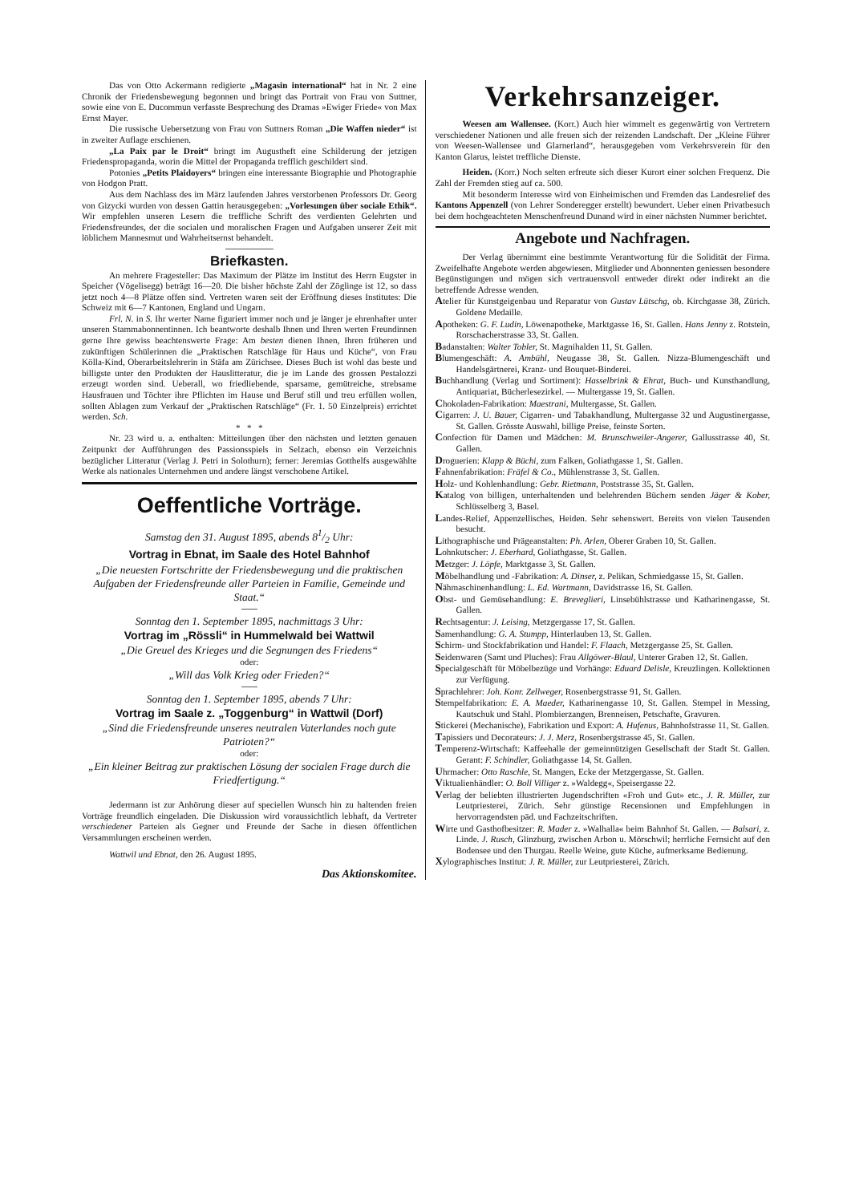Das von Otto Ackermann redigierte „Magasin international“ hat in Nr. 2 eine Chronik der Friedensbewegung begonnen und bringt das Portrait von Frau von Suttner, sowie eine von E. Ducommun verfasste Besprechung des Dramas »Ewiger Friede« von Max Ernst Mayer.
Die russische Uebersetzung von Frau von Suttners Roman „Die Waffen nieder“ ist in zweiter Auflage erschienen.
„La Paix par le Droit“ bringt im Augustheft eine Schilderung der jetzigen Friedenspropaganda, worin die Mittel der Propaganda trefflich geschildert sind.
Potonies „Petits Plaidoyers“ bringen eine interessante Biographie und Photographie von Hodgon Pratt.
Aus dem Nachlass des im März laufenden Jahres verstorbenen Professors Dr. Georg von Gizycki wurden von dessen Gattin herausgegeben: „Vorlesungen über sociale Ethik“. Wir empfehlen unseren Lesern die treffliche Schrift des verdienten Gelehrten und Friedensfreundes, der die socialen und moralischen Fragen und Aufgaben unserer Zeit mit löblichem Mannesmut und Wahrheitsernst behandelt.
Briefkasten.
An mehrere Fragesteller: Das Maximum der Plätze im Institut des Herrn Eugster in Speicher (Vögelisegg) beträgt 16—20. Die bisher höchste Zahl der Zöglinge ist 12, so dass jetzt noch 4—8 Plätze offen sind. Vertreten waren seit der Eröffnung dieses Institutes: Die Schweiz mit 6—7 Kantonen, England und Ungarn.
Frl. N. in S. Ihr werter Name figuriert immer noch und je länger je ehrenhafter unter unseren Stammabonnentinnen. Ich beantworte deshalb Ihnen und Ihren werten Freundinnen gerne Ihre gewiss beachtenswerte Frage: Am besten dienen Ihnen, Ihren früheren und zukünftigen Schülerinnen die „Praktischen Ratschläge für Haus und Küche“, von Frau Kölla-Kind, Oberarbeitslehrerin in Stäfa am Zürichsee. Dieses Buch ist wohl das beste und billigste unter den Produkten der Hauslitteratur, die je im Lande des grossen Pestalozzi erzeugt worden sind. Ueberall, wo friedliebende, sparsame, gemütreiche, strebsame Hausfrauen und Töchter ihre Pflichten im Hause und Beruf still und treu erfüllen wollen, sollten Ablagen zum Verkauf der „Praktischen Ratschläge“ (Fr. 1. 50 Einzelpreis) errichtet werden. Sch.
* * *
Nr. 23 wird u. a. enthalten: Mitteilungen über den nächsten und letzten genauen Zeitpunkt der Aufführungen des Passionsspiels in Selzach, ebenso ein Verzeichnis bezüglicher Litteratur (Verlag J. Petri in Solothurn); ferner: Jeremias Gotthelfs ausgewählte Werke als nationales Unternehmen und andere längst verschobene Artikel.
Oeffentliche Vorträge.
Samstag den 31. August 1895, abends 81/2 Uhr:
Vortrag in Ebnat, im Saale des Hotel Bahnhof
„Die neuesten Fortschritte der Friedensbewegung und die praktischen Aufgaben der Friedensfreunde aller Parteien in Familie, Gemeinde und Staat.“
Sonntag den 1. September 1895, nachmittags 3 Uhr:
Vortrag im „Rössli“ in Hummelwald bei Wattwil
„Die Greuel des Krieges und die Segnungen des Friedens“
oder:
„Will das Volk Krieg oder Frieden?“
Sonntag den 1. September 1895, abends 7 Uhr:
Vortrag im Saale z. „Toggenburg“ in Wattwil (Dorf)
„Sind die Friedensfreunde unseres neutralen Vaterlandes noch gute Patrioten?“
oder:
„Ein kleiner Beitrag zur praktischen Lösung der socialen Frage durch die Friedfertigung.“
Jedermann ist zur Anhörung dieser auf speciellen Wunsch hin zu haltenden freien Vorträge freundlich eingeladen. Die Diskussion wird voraussichtlich lebhaft, da Vertreter verschiedener Parteien als Gegner und Freunde der Sache in diesen öffentlichen Versammlungen erscheinen werden.
Wattwil und Ebnat, den 26. August 1895.
Das Aktionskomitee.
Verkehrsanzeiger.
Weesen am Wallensee. (Korr.) Auch hier wimmelt es gegenwärtig von Vertretern verschiedener Nationen und alle freuen sich der reizenden Landschaft. Der „Kleine Führer von Weesen-Wallensee und Glarnerland“, herausgegeben vom Verkehrsverein für den Kanton Glarus, leistet treffliche Dienste.
Heiden. (Korr.) Noch selten erfreute sich dieser Kurort einer solchen Frequenz. Die Zahl der Fremden stieg auf ca. 500.
Mit besonderm Interesse wird von Einheimischen und Fremden das Landesrelief des Kantons Appenzell (von Lehrer Sonderegger erstellt) bewundert. Ueber einen Privatbesuch bei dem hochgeachteten Menschenfreund Dunand wird in einer nächsten Nummer berichtet.
Angebote und Nachfragen.
Der Verlag übernimmt eine bestimmte Verantwortung für die Solidität der Firma. Zweifelhafte Angebote werden abgewiesen. Mitglieder und Abonnenten geniessen besondere Begünstigungen und mögen sich vertrauensvoll entweder direkt oder indirekt an die betreffende Adresse wenden.
Atelier für Kunstgeigenbau und Reparatur von Gustav Lütschg, ob. Kirchgasse 38, Zürich. Goldene Medaille.
Apotheken: G. F. Ludin, Löwenapotheke, Marktgasse 16, St. Gallen. Hans Jenny z. Rotstein, Rorschacherstrasse 33, St. Gallen.
Badanstalten: Walter Tobler, St. Magnihalden 11, St. Gallen.
Blumengeschäft: A. Ambühl, Neugasse 38, St. Gallen. Nizza-Blumengeschäft und Handelsgärtnerei, Kranz- und Bouquet-Binderei.
Buchhandlung (Verlag und Sortiment): Hasselbrink & Ehrat, Buch- und Kunsthandlung, Antiquariat, Bücherlesezirkel. — Multergasse 19, St. Gallen.
Chokoladen-Fabrikation: Maestrani, Multergasse, St. Gallen.
Cigarren: J. U. Bauer, Cigarren- und Tabakhandlung, Multergasse 32 und Augustinergasse, St. Gallen. Grösste Auswahl, billige Preise, feinste Sorten.
Confection für Damen und Mädchen: M. Brunschweiler-Angerer, Gallusstrasse 40, St. Gallen.
Droguerien: Klapp & Büchi, zum Falken, Goliathgasse 1, St. Gallen.
Fahnenfabrikation: Fräfel & Co., Mühlenstrasse 3, St. Gallen.
Holz- und Kohlenhandlung: Gebr. Rietmann, Poststrasse 35, St. Gallen.
Katalog von billigen, unterhaltenden und belehrenden Büchern senden Jäger & Kober, Schlüsselberg 3, Basel.
Landes-Relief, Appenzellisches, Heiden. Sehr sehenswert. Bereits von vielen Tausenden besucht.
Lithographische und Prägeanstalten: Ph. Arlen, Oberer Graben 10, St. Gallen.
Lohnkutscher: J. Eberhard, Goliathgasse, St. Gallen.
Metzger: J. Löpfe, Marktgasse 3, St. Gallen.
Möbelhandlung und -Fabrikation: A. Dinser, z. Pelikan, Schmiedgasse 15, St. Gallen.
Nähmaschinenhandlung: L. Ed. Wartmann, Davidstrasse 16, St. Gallen.
Obst- und Gemüsehandlung: E. Breveglieri, Linsebühlstrasse und Katharinengasse, St. Gallen.
Rechtsagentur: J. Leising, Metzgergasse 17, St. Gallen.
Samenhandlung: G. A. Stumpp, Hinterlauben 13, St. Gallen.
Schirm- und Stockfabrikation und Handel: F. Flaach, Metzgergasse 25, St. Gallen.
Seidenwaren (Samt und Pluches): Frau Allgöwer-Blaul, Unterer Graben 12, St. Gallen.
Specialgeschäft für Möbelbezüge und Vorhänge: Eduard Delisle, Kreuzlingen. Kollektionen zur Verfügung.
Sprachlehrer: Joh. Konr. Zellweger, Rosenbergstrasse 91, St. Gallen.
Stempelfabrikation: E. A. Maeder, Katharinengasse 10, St. Gallen. Stempel in Messing, Kautschuk und Stahl. Plombierzangen, Brenneisen, Petschafte, Gravuren.
Stickerei (Mechanische), Fabrikation und Export: A. Hufenus, Bahnhofstrasse 11, St. Gallen.
Tapissiers und Decorateurs: J. J. Merz, Rosenbergstrasse 45, St. Gallen.
Temperenz-Wirtschaft: Kaffeehalle der gemeinnützigen Gesellschaft der Stadt St. Gallen. Gerant: F. Schindler, Goliathgasse 14, St. Gallen.
Uhrmacher: Otto Raschle, St. Mangen, Ecke der Metzgergasse, St. Gallen.
Viktualienhändler: O. Boll Villiger z. »Waldegg«, Speisergasse 22.
Verlag der beliebten illustrierten Jugendschriften «Froh und Gut» etc., J. R. Müller, zur Leutpriesterei, Zürich. Sehr günstige Recensionen und Empfehlungen in hervorragendsten päd. und Fachzeitschriften.
Wirte und Gasthofbesitzer: R. Mader z. »Walhalla« beim Bahnhof St. Gallen. — Balsari, z. Linde. J. Rusch, Glinzburg, zwischen Arbon u. Mörschwil; herrliche Fernsicht auf den Bodensee und den Thurgau. Reelle Weine, gute Küche, aufmerksame Bedienung.
Xylographisches Institut: J. R. Müller, zur Leutpriesterei, Zürich.